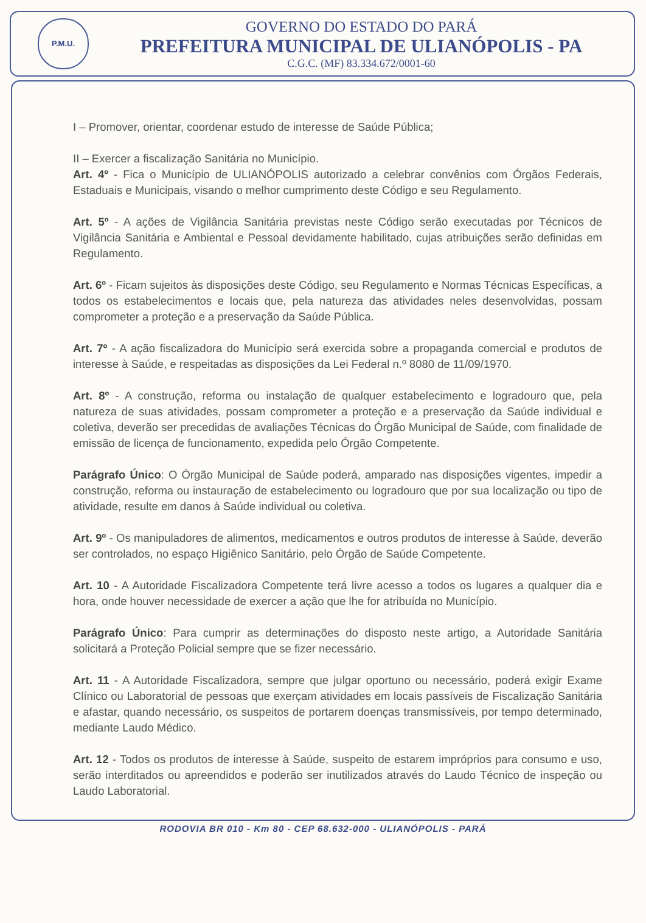P.M.U.
GOVERNO DO ESTADO DO PARÁ
PREFEITURA MUNICIPAL DE ULIANÓPOLIS - PA
C.G.C. (MF) 83.334.672/0001-60
I – Promover, orientar, coordenar estudo de interesse de Saúde Pública;
II – Exercer a fiscalização Sanitária no Município.
Art. 4º - Fica o Município de ULIANÓPOLIS autorizado a celebrar convênios com Órgãos Federais, Estaduais e Municipais, visando o melhor cumprimento deste Código e seu Regulamento.
Art. 5º - A ações de Vigilância Sanitária previstas neste Código serão executadas por Técnicos de Vigilância Sanitária e Ambiental e Pessoal devidamente habilitado, cujas atribuições serão definidas em Regulamento.
Art. 6º - Ficam sujeitos às disposições deste Código, seu Regulamento e Normas Técnicas Específicas, a todos os estabelecimentos e locais que, pela natureza das atividades neles desenvolvidas, possam comprometer a proteção e a preservação da Saúde Pública.
Art. 7º - A ação fiscalizadora do Município será exercida sobre a propaganda comercial e produtos de interesse à Saúde, e respeitadas as disposições da Lei Federal n.º 8080 de 11/09/1970.
Art. 8º - A construção, reforma ou instalação de qualquer estabelecimento e logradouro que, pela natureza de suas atividades, possam comprometer a proteção e a preservação da Saúde individual e coletiva, deverão ser precedidas de avaliações Técnicas do Órgão Municipal de Saúde, com finalidade de emissão de licença de funcionamento, expedida pelo Órgão Competente.
Parágrafo Único: O Órgão Municipal de Saúde poderá, amparado nas disposições vigentes, impedir a construção, reforma ou instauração de estabelecimento ou logradouro que por sua localização ou tipo de atividade, resulte em danos à Saúde individual ou coletiva.
Art. 9º - Os manipuladores de alimentos, medicamentos e outros produtos de interesse à Saúde, deverão ser controlados, no espaço Higiênico Sanitário, pelo Órgão de Saúde Competente.
Art. 10 - A Autoridade Fiscalizadora Competente terá livre acesso a todos os lugares a qualquer dia e hora, onde houver necessidade de exercer a ação que lhe for atribuída no Município.
Parágrafo Único: Para cumprir as determinações do disposto neste artigo, a Autoridade Sanitária solicitará a Proteção Policial sempre que se fizer necessário.
Art. 11 - A Autoridade Fiscalizadora, sempre que julgar oportuno ou necessário, poderá exigir Exame Clínico ou Laboratorial de pessoas que exerçam atividades em locais passíveis de Fiscalização Sanitária e afastar, quando necessário, os suspeitos de portarem doenças transmissíveis, por tempo determinado, mediante Laudo Médico.
Art. 12 - Todos os produtos de interesse à Saúde, suspeito de estarem impróprios para consumo e uso, serão interditados ou apreendidos e poderão ser inutilizados através do Laudo Técnico de inspeção ou Laudo Laboratorial.
RODOVIA BR 010 - Km 80 - CEP 68.632-000 - ULIANÓPOLIS - PARÁ